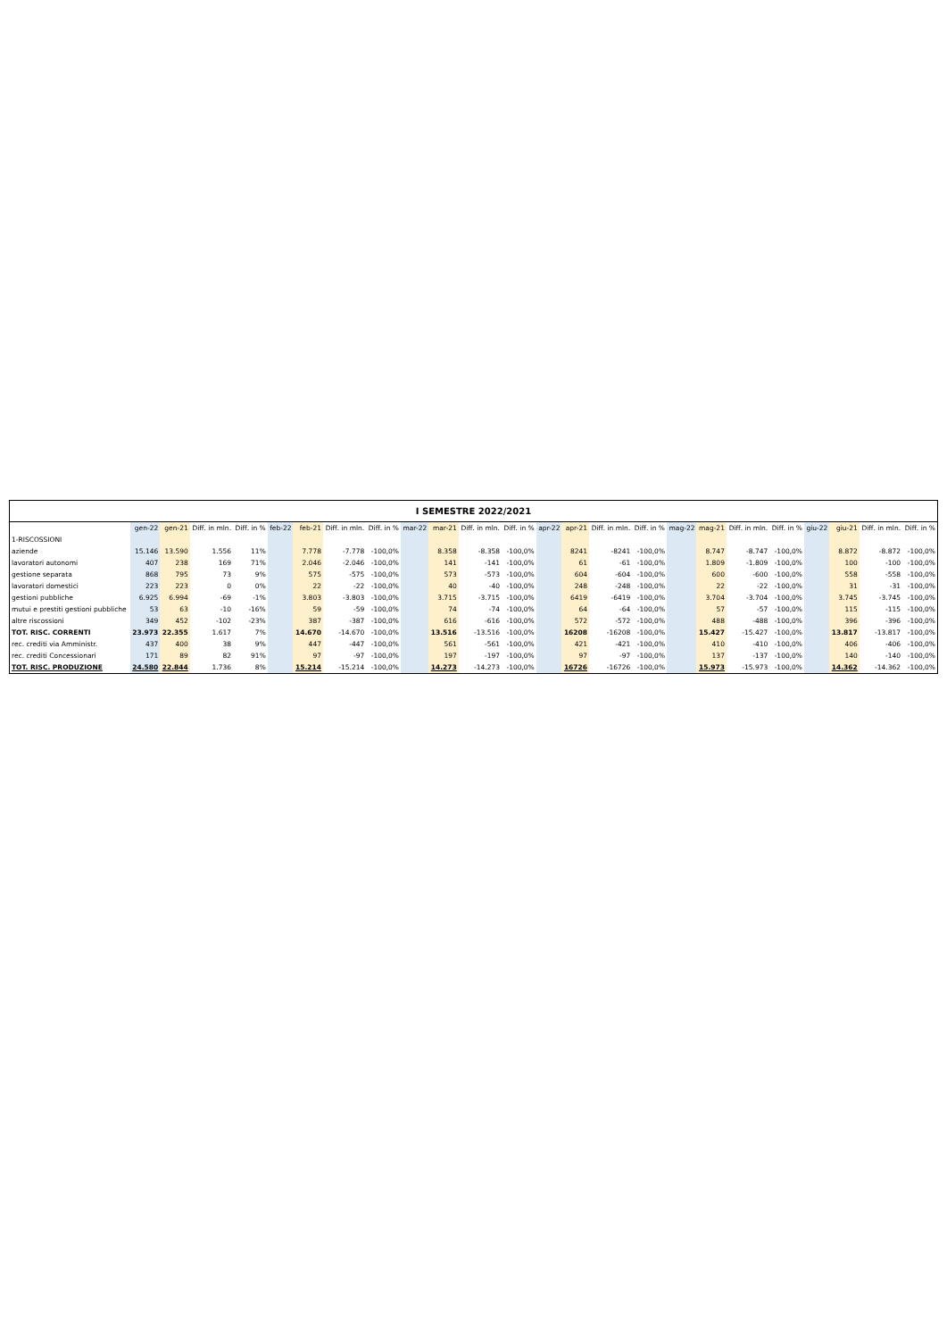| I SEMESTRE 2022/2021 | | | | | | | | | | | | | | | | | | | | | | | | |
| --- | --- | --- | --- | --- | --- | --- | --- | --- | --- | --- | --- | --- | --- | --- | --- | --- | --- | --- | --- | --- | --- | --- | --- | --- |
| | gen-22 | gen-21 | Diff. in mln. | Diff. in % | feb-22 | feb-21 | Diff. in mln. | Diff. in % | mar-22 | mar-21 | Diff. in mln. | Diff. in % | apr-22 | apr-21 | Diff. in mln. | Diff. in % | mag-22 | mag-21 | Diff. in mln. | Diff. in % | giu-22 | giu-21 | Diff. in mln. | Diff. in % |
| 1-RISCOSSIONI | | | | | | | | | | | | | | | | | | | | | | | | |
| aziende | 15.146 | 13.590 | 1.556 | 11% | | 7.778 | -7.778 | -100,0% | | 8.358 | -8.358 | -100,0% | | 8241 | -8241 | -100,0% | | 8.747 | -8.747 | -100,0% | | 8.872 | -8.872 | -100,0% |
| lavoratori autonomi | 407 | 238 | 169 | 71% | | 2.046 | -2.046 | -100,0% | | 141 | -141 | -100,0% | | 61 | -61 | -100,0% | | 1.809 | -1.809 | -100,0% | | 100 | -100 | -100,0% |
| gestione separata | 868 | 795 | 73 | 9% | | 575 | -575 | -100,0% | | 573 | -573 | -100,0% | | 604 | -604 | -100,0% | | 600 | -600 | -100,0% | | 558 | -558 | -100,0% |
| lavoratori domestici | 223 | 223 | 0 | 0% | | 22 | -22 | -100,0% | | 40 | -40 | -100,0% | | 248 | -248 | -100,0% | | 22 | -22 | -100,0% | | 31 | -31 | -100,0% |
| gestioni pubbliche | 6.925 | 6.994 | -69 | -1% | | 3.803 | -3.803 | -100,0% | | 3.715 | -3.715 | -100,0% | | 6419 | -6419 | -100,0% | | 3.704 | -3.704 | -100,0% | | 3.745 | -3.745 | -100,0% |
| mutui e prestiti gestioni pubbliche | 53 | 63 | -10 | -16% | | 59 | -59 | -100,0% | | 74 | -74 | -100,0% | | 64 | -64 | -100,0% | | 57 | -57 | -100,0% | | 115 | -115 | -100,0% |
| altre riscossioni | 349 | 452 | -102 | -23% | | 387 | -387 | -100,0% | | 616 | -616 | -100,0% | | 572 | -572 | -100,0% | | 488 | -488 | -100,0% | | 396 | -396 | -100,0% |
| TOT. RISC. CORRENTI | 23.973 | 22.355 | 1.617 | 7% | | 14.670 | -14.670 | -100,0% | | 13.516 | -13.516 | -100,0% | | 16208 | -16208 | -100,0% | | 15.427 | -15.427 | -100,0% | | 13.817 | -13.817 | -100,0% |
| rec. crediti via Amministr. | 437 | 400 | 38 | 9% | | 447 | -447 | -100,0% | | 561 | -561 | -100,0% | | 421 | -421 | -100,0% | | 410 | -410 | -100,0% | | 406 | -406 | -100,0% |
| rec. crediti Concessionari | 171 | 89 | 82 | 91% | | 97 | -97 | -100,0% | | 197 | -197 | -100,0% | | 97 | -97 | -100,0% | | 137 | -137 | -100,0% | | 140 | -140 | -100,0% |
| TOT. RISC. PRODUZIONE | 24.580 | 22.844 | 1.736 | 8% | | 15.214 | -15.214 | -100,0% | | 14.273 | -14.273 | -100,0% | | 16726 | -16726 | -100,0% | | 15.973 | -15.973 | -100,0% | | 14.362 | -14.362 | -100,0% |